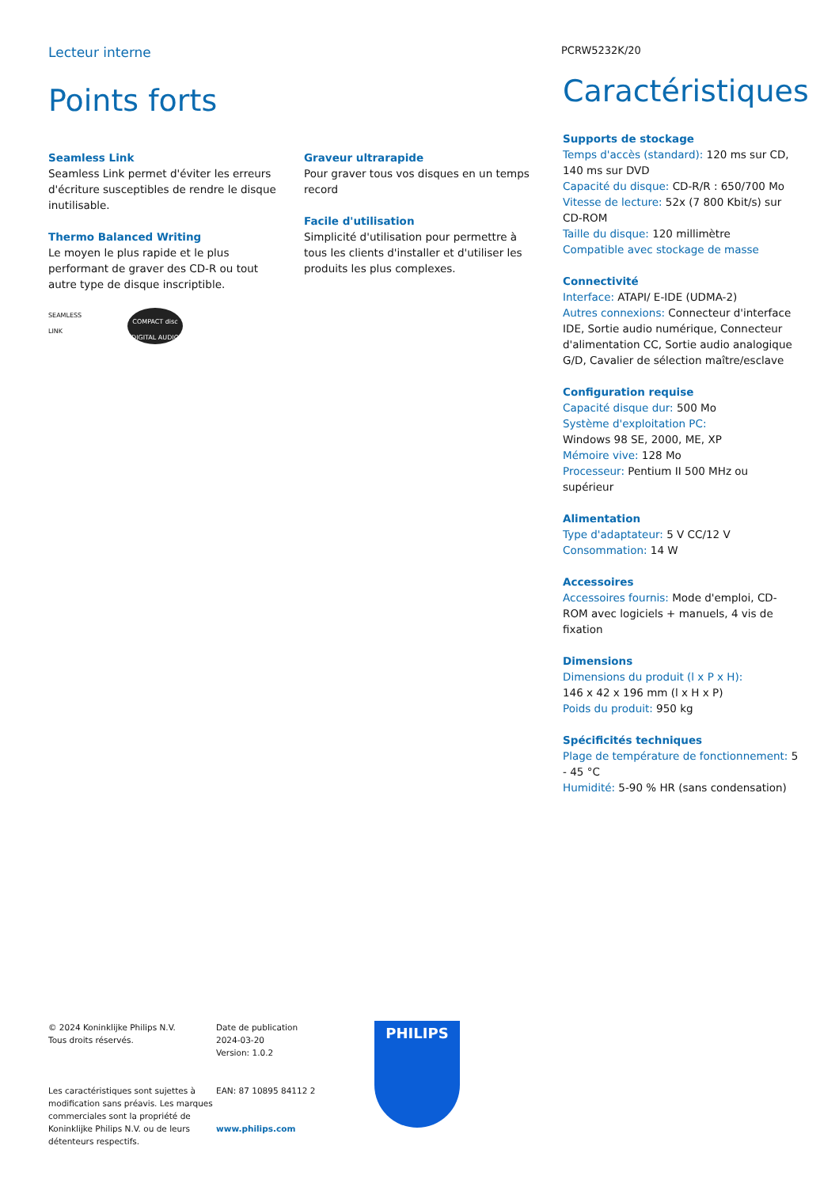Lecteur interne PCRW5232K/20
Points forts
Seamless Link
Seamless Link permet d'éviter les erreurs d'écriture susceptibles de rendre le disque inutilisable.
Thermo Balanced Writing
Le moyen le plus rapide et le plus performant de graver des CD-R ou tout autre type de disque inscriptible.
SEAMLESS LINK
COMPACT disc DIGITAL AUDIO
Graveur ultrarapide
Pour graver tous vos disques en un temps record
Facile d'utilisation
Simplicité d'utilisation pour permettre à tous les clients d'installer et d'utiliser les produits les plus complexes.
Caractéristiques
Supports de stockage
Temps d'accès (standard): 120 ms sur CD, 140 ms sur DVD
Capacité du disque: CD-R/R : 650/700 Mo
Vitesse de lecture: 52x (7 800 Kbit/s) sur CD-ROM
Taille du disque: 120 millimètre
Compatible avec stockage de masse
Connectivité
Interface: ATAPI/ E-IDE (UDMA-2)
Autres connexions: Connecteur d'interface IDE, Sortie audio numérique, Connecteur d'alimentation CC, Sortie audio analogique G/D, Cavalier de sélection maître/esclave
Configuration requise
Capacité disque dur: 500 Mo
Système d'exploitation PC:
Windows 98 SE, 2000, ME, XP
Mémoire vive: 128 Mo
Processeur: Pentium II 500 MHz ou supérieur
Alimentation
Type d'adaptateur: 5 V CC/12 V
Consommation: 14 W
Accessoires
Accessoires fournis: Mode d'emploi, CD-ROM avec logiciels + manuels, 4 vis de fixation
Dimensions
Dimensions du produit (l x P x H):
146 x 42 x 196 mm (l x H x P)
Poids du produit: 950 kg
Spécificités techniques
Plage de température de fonctionnement: 5 - 45 °C
Humidité: 5-90 % HR (sans condensation)
© 2024 Koninklijke Philips N.V.
Tous droits réservés.
Les caractéristiques sont sujettes à modification sans préavis. Les marques commerciales sont la propriété de Koninklijke Philips N.V. ou de leurs détenteurs respectifs.
Date de publication
2024-03-20
Version: 1.0.2
EAN: 87 10895 84112 2
www.philips.com
PHILIPS